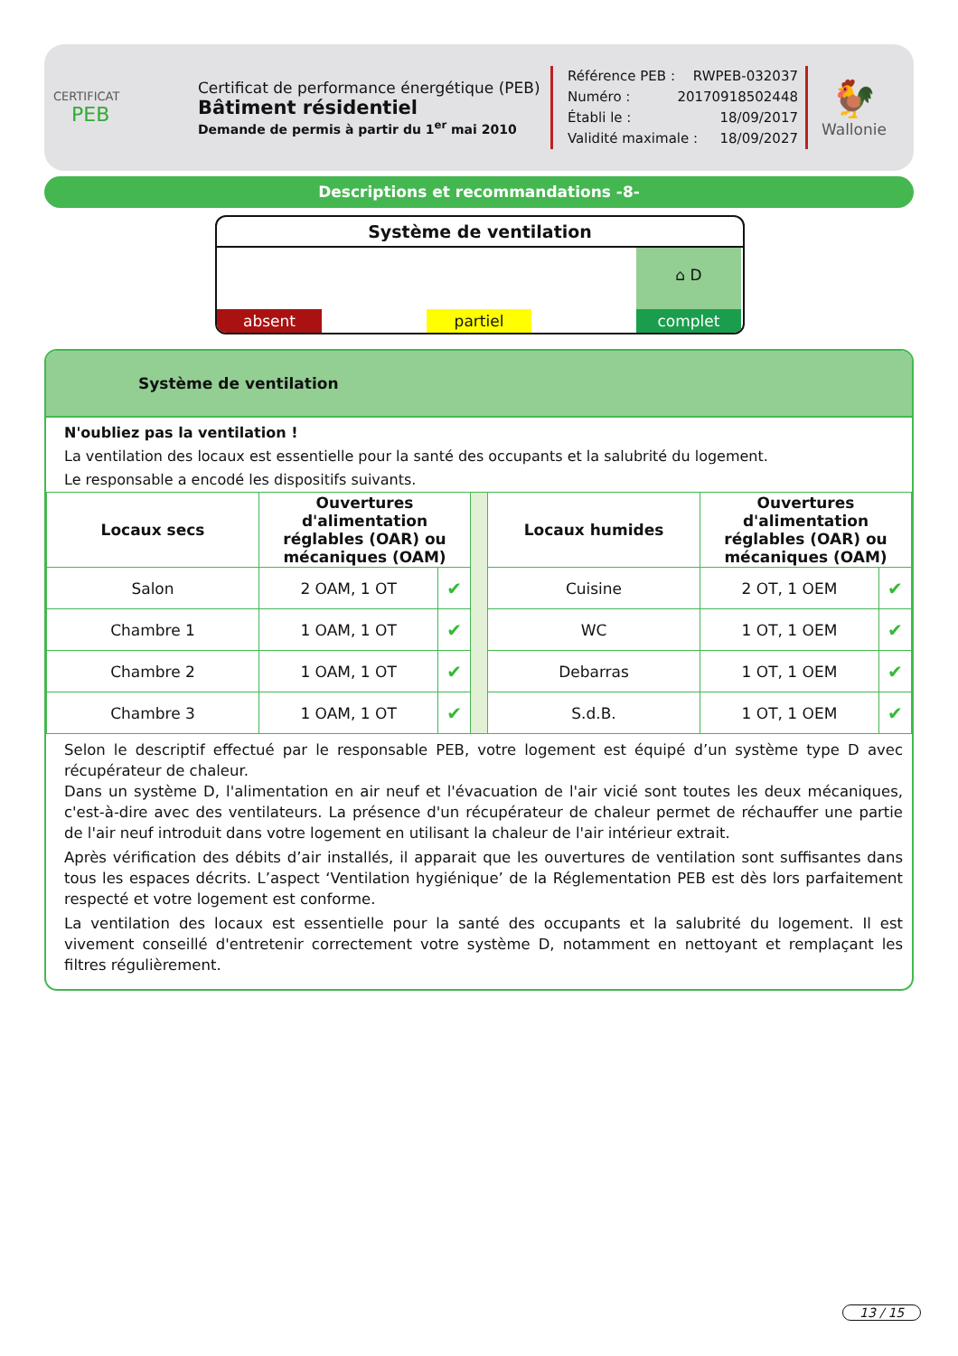CERTIFICAT
PEB
Certificat de performance énergétique (PEB)
Bâtiment résidentiel
Demande de permis à partir du 1<sup>er</sup> mai 2010
Référence PEB : RWPEB-032037
Numéro : 20170918502448
Établi le : 18/09/2017
Validité maximale : 18/09/2027
🐓
Wallonie
Descriptions et recommandations -8-
Système de ventilation
absent
partiel
⌂ D
complet
Système de ventilation
N'oubliez pas la ventilation !
La ventilation des locaux est essentielle pour la santé des occupants et la salubrité du logement.
Le responsable a encodé les dispositifs suivants.
| Locaux secs | Ouvertures d'alimentation réglables (OAR) ou mécaniques (OAM) | | | Locaux humides | Ouvertures d'alimentation réglables (OAR) ou mécaniques (OAM) | |
| Salon | 2 OAM, 1 OT | ✔ | | Cuisine | 2 OT, 1 OEM | ✔ |
| Chambre 1 | 1 OAM, 1 OT | ✔ | | WC | 1 OT, 1 OEM | ✔ |
| Chambre 2 | 1 OAM, 1 OT | ✔ | | Debarras | 1 OT, 1 OEM | ✔ |
| Chambre 3 | 1 OAM, 1 OT | ✔ | | S.d.B. | 1 OT, 1 OEM | ✔ |
Selon le descriptif effectué par le responsable PEB, votre logement est équipé d’un système type D avec récupérateur de chaleur.
Dans un système D, l'alimentation en air neuf et l'évacuation de l'air vicié sont toutes les deux mécaniques, c'est-à-dire avec des ventilateurs. La présence d'un récupérateur de chaleur permet de réchauffer une partie de l'air neuf introduit dans votre logement en utilisant la chaleur de l'air intérieur extrait.
Après vérification des débits d’air installés, il apparait que les ouvertures de ventilation sont suffisantes dans tous les espaces décrits. L’aspect ‘Ventilation hygiénique’ de la Réglementation PEB est dès lors parfaitement respecté et votre logement est conforme.
La ventilation des locaux est essentielle pour la santé des occupants et la salubrité du logement. Il est vivement conseillé d'entretenir correctement votre système D, notamment en nettoyant et remplaçant les filtres régulièrement.
13 / 15